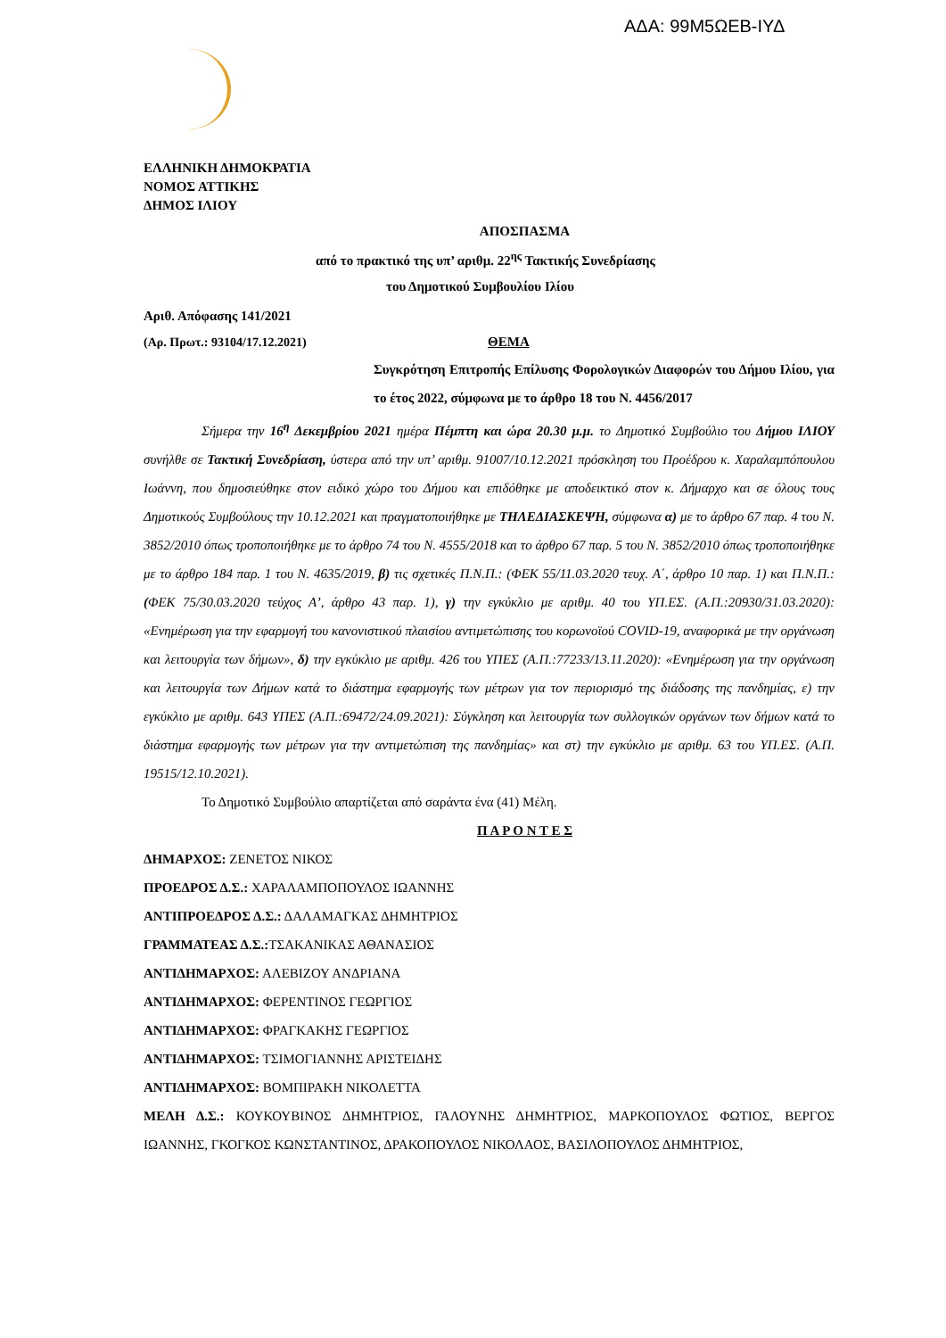ΑΔΑ: 99Μ5ΩΕΒ-ΙΥΔ
ΕΛΛΗΝΙΚΗ ΔΗΜΟΚΡΑΤΙΑ
ΝΟΜΟΣ ΑΤΤΙΚΗΣ
ΔΗΜΟΣ ΙΛΙΟΥ
ΑΠΟΣΠΑΣΜΑ
από το πρακτικό της υπ’ αριθμ. 22<sup>ης</sup> Τακτικής Συνεδρίασης
του Δημοτικού Συμβουλίου Ιλίου
Αριθ. Απόφασης 141/2021
(Αρ. Πρωτ.: 93104/17.12.2021) ΘΕΜΑ
Συγκρότηση Επιτροπής Επίλυσης Φορολογικών Διαφορών του Δήμου Ιλίου, για το έτος 2022, σύμφωνα με το άρθρο 18 του Ν. 4456/2017
Σήμερα την 16<sup>η</sup> Δεκεμβρίου 2021 ημέρα Πέμπτη και ώρα 20.30 μ.μ. το Δημοτικό Συμβούλιο του Δήμου ΙΛΙΟΥ συνήλθε σε Τακτική Συνεδρίαση, ύστερα από την υπ’ αριθμ. 91007/10.12.2021 πρόσκληση του Προέδρου κ. Χαραλαμπόπουλου Ιωάννη, που δημοσιεύθηκε στον ειδικό χώρο του Δήμου και επιδόθηκε με αποδεικτικό στον κ. Δήμαρχο και σε όλους τους Δημοτικούς Συμβούλους την 10.12.2021 και πραγματοποιήθηκε με ΤΗΛΕΔΙΑΣΚΕΨΗ, σύμφωνα α) με το άρθρο 67 παρ. 4 του Ν. 3852/2010 όπως τροποποιήθηκε με το άρθρο 74 του Ν. 4555/2018 και το άρθρο 67 παρ. 5 του Ν. 3852/2010 όπως τροποποιήθηκε με το άρθρο 184 παρ. 1 του Ν. 4635/2019, β) τις σχετικές Π.Ν.Π.: (ΦΕΚ 55/11.03.2020 τευχ. Α΄, άρθρο 10 παρ. 1) και Π.Ν.Π.: (ΦΕΚ 75/30.03.2020 τεύχος Α’, άρθρο 43 παρ. 1), γ) την εγκύκλιο με αριθμ. 40 του ΥΠ.ΕΣ. (Α.Π.:20930/31.03.2020): «Ενημέρωση για την εφαρμογή του κανονιστικού πλαισίου αντιμετώπισης του κορωνοϊού COVID-19, αναφορικά με την οργάνωση και λειτουργία των δήμων», δ) την εγκύκλιο με αριθμ. 426 του ΥΠΕΣ (Α.Π.:77233/13.11.2020): «Ενημέρωση για την οργάνωση και λειτουργία των Δήμων κατά το διάστημα εφαρμογής των μέτρων για τον περιορισμό της διάδοσης της πανδημίας, ε) την εγκύκλιο με αριθμ. 643 ΥΠΕΣ (Α.Π.:69472/24.09.2021): Σύγκληση και λειτουργία των συλλογικών οργάνων των δήμων κατά το διάστημα εφαρμογής των μέτρων για την αντιμετώπιση της πανδημίας» και στ) την εγκύκλιο με αριθμ. 63 του ΥΠ.ΕΣ. (Α.Π. 19515/12.10.2021).
Το Δημοτικό Συμβούλιο απαρτίζεται από σαράντα ένα (41) Μέλη.
Π Α Ρ Ο Ν Τ Ε Σ
ΔΗΜΑΡΧΟΣ: ΖΕΝΕΤΟΣ ΝΙΚΟΣ
ΠΡΟΕΔΡΟΣ Δ.Σ.: ΧΑΡΑΛΑΜΠΟΠΟΥΛΟΣ ΙΩΑΝΝΗΣ
ΑΝΤΙΠΡΟΕΔΡΟΣ Δ.Σ.: ΔΑΛΑΜΑΓΚΑΣ ΔΗΜΗΤΡΙΟΣ
ΓΡΑΜΜΑΤΕΑΣ Δ.Σ.: ΤΣΑΚΑΝΙΚΑΣ ΑΘΑΝΑΣΙΟΣ
ΑΝΤΙΔΗΜΑΡΧΟΣ: ΑΛΕΒΙΖΟΥ ΑΝΔΡΙΑΝΑ
ΑΝΤΙΔΗΜΑΡΧΟΣ: ΦΕΡΕΝΤΙΝΟΣ ΓΕΩΡΓΙΟΣ
ΑΝΤΙΔΗΜΑΡΧΟΣ: ΦΡΑΓΚΑΚΗΣ ΓΕΩΡΓΙΟΣ
ΑΝΤΙΔΗΜΑΡΧΟΣ: ΤΣΙΜΟΓΙΑΝΝΗΣ ΑΡΙΣΤΕΙΔΗΣ
ΑΝΤΙΔΗΜΑΡΧΟΣ: ΒΟΜΠΙΡΑΚΗ ΝΙΚΟΛΕΤΤΑ
ΜΕΛΗ Δ.Σ.: ΚΟΥΚΟΥΒΙΝΟΣ ΔΗΜΗΤΡΙΟΣ, ΓΑΛΟΥΝΗΣ ΔΗΜΗΤΡΙΟΣ, ΜΑΡΚΟΠΟΥΛΟΣ ΦΩΤΙΟΣ, ΒΕΡΓΟΣ ΙΩΑΝΝΗΣ, ΓΚΟΓΚΟΣ ΚΩΝΣΤΑΝΤΙΝΟΣ, ΔΡΑΚΟΠΟΥΛΟΣ ΝΙΚΟΛΑΟΣ, ΒΑΣΙΛΟΠΟΥΛΟΣ ΔΗΜΗΤΡΙΟΣ,